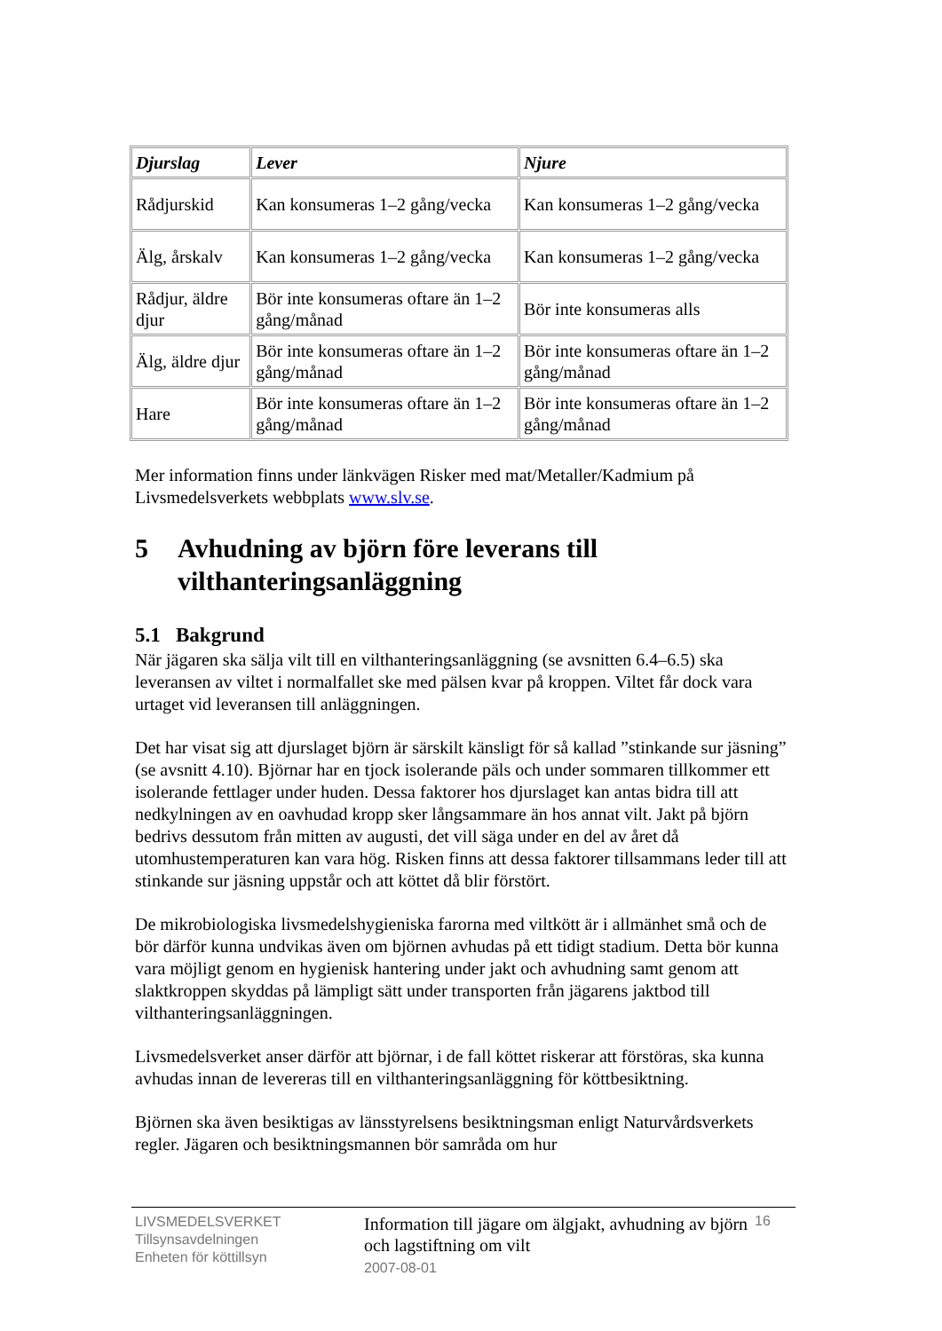| Djurslag | Lever | Njure |
| --- | --- | --- |
| Rådjurskid | Kan konsumeras 1–2 gång/vecka | Kan konsumeras 1–2 gång/vecka |
| Älg, årskalv | Kan konsumeras 1–2 gång/vecka | Kan konsumeras 1–2 gång/vecka |
| Rådjur, äldre djur | Bör inte konsumeras oftare än 1–2 gång/månad | Bör inte konsumeras alls |
| Älg, äldre djur | Bör inte konsumeras oftare än 1–2 gång/månad | Bör inte konsumeras oftare än 1–2 gång/månad |
| Hare | Bör inte konsumeras oftare än 1–2 gång/månad | Bör inte konsumeras oftare än 1–2 gång/månad |
Mer information finns under länkvägen Risker med mat/Metaller/Kadmium på Livsmedelsverkets webbplats www.slv.se.
5 Avhudning av björn före leverans till vilthanteringsanläggning
5.1 Bakgrund
När jägaren ska sälja vilt till en vilthanteringsanläggning (se avsnitten 6.4–6.5) ska leveransen av viltet i normalfallet ske med pälsen kvar på kroppen. Viltet får dock vara urtaget vid leveransen till anläggningen.
Det har visat sig att djurslaget björn är särskilt känsligt för så kallad ”stinkande sur jäsning” (se avsnitt 4.10). Björnar har en tjock isolerande päls och under sommaren tillkommer ett isolerande fettlager under huden. Dessa faktorer hos djurslaget kan antas bidra till att nedkylningen av en oavhudad kropp sker långsammare än hos annat vilt. Jakt på björn bedrivs dessutom från mitten av augusti, det vill säga under en del av året då utomhustemperaturen kan vara hög. Risken finns att dessa faktorer tillsammans leder till att stinkande sur jäsning uppstår och att köttet då blir förstört.
De mikrobiologiska livsmedelshygieniska farorna med viltkött är i allmänhet små och de bör därför kunna undvikas även om björnen avhudas på ett tidigt stadium. Detta bör kunna vara möjligt genom en hygienisk hantering under jakt och avhudning samt genom att slaktkroppen skyddas på lämpligt sätt under transporten från jägarens jaktbod till vilthanteringsanläggningen.
Livsmedelsverket anser därför att björnar, i de fall köttet riskerar att förstöras, ska kunna avhudas innan de levereras till en vilthanteringsanläggning för köttbesiktning.
Björnen ska även besiktigas av länsstyrelsens besiktningsman enligt Naturvårdsverkets regler. Jägaren och besiktningsmannen bör samråda om hur
LIVSMEDELSVERKET
Tillsynsavdelningen
Enheten för köttillsyn
Information till jägare om älgjakt, avhudning av björn och lagstiftning om vilt
2007-08-01
16